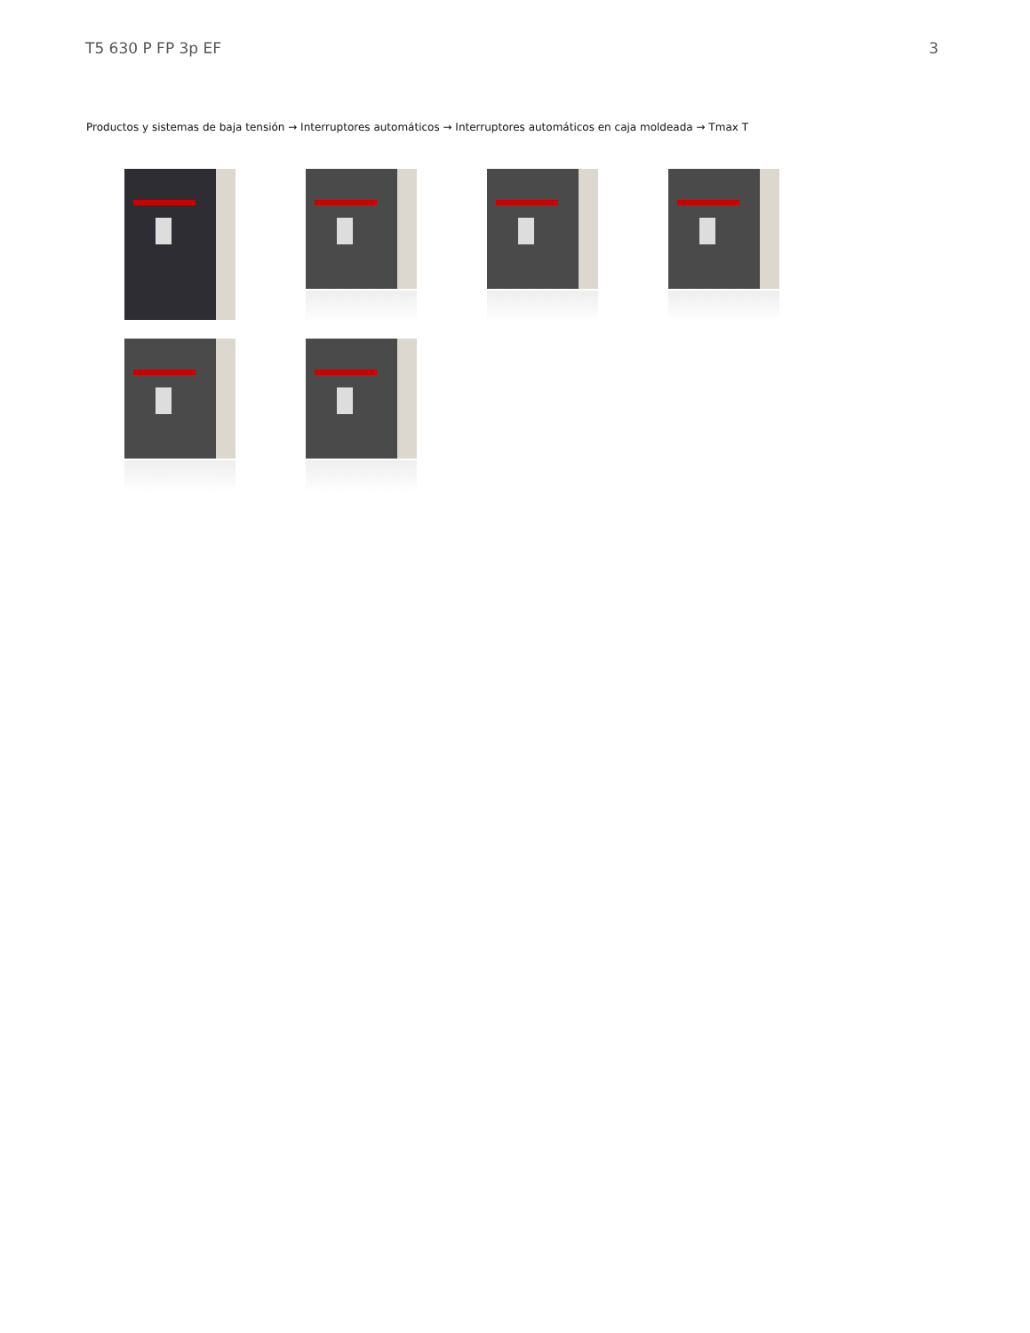T5 630 P FP 3p EF 3
Productos y sistemas de baja tensión → Interruptores automáticos → Interruptores automáticos en caja moldeada → Tmax T